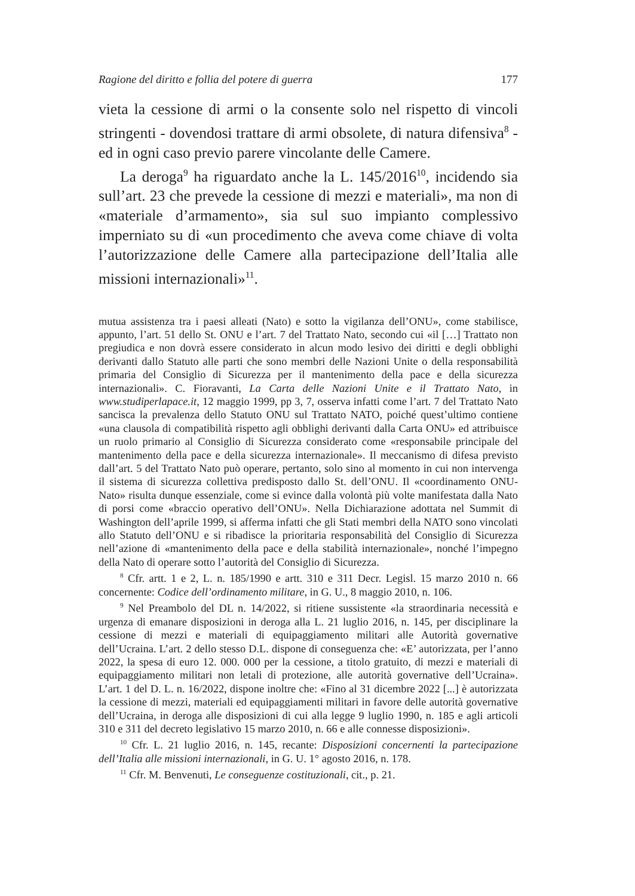Ragione del diritto e follia del potere di guerra 177
vieta la cessione di armi o la consente solo nel rispetto di vincoli stringenti - dovendosi trattare di armi obsolete, di natura difensiva<sup>8</sup> - ed in ogni caso previo parere vincolante delle Camere.
La deroga<sup>9</sup> ha riguardato anche la L. 145/2016<sup>10</sup>, incidendo sia sull’art. 23 che prevede la cessione di mezzi e materiali», ma non di «materiale d’armamento», sia sul suo impianto complessivo imperniato su di «un procedimento che aveva come chiave di volta l’autorizzazione delle Camere alla partecipazione dell’Italia alle missioni internazionali»<sup>11</sup>.
mutua assistenza tra i paesi alleati (Nato) e sotto la vigilanza dell’ONU», come stabilisce, appunto, l’art. 51 dello St. ONU e l’art. 7 del Trattato Nato, secondo cui «il […] Trattato non pregiudica e non dovrà essere considerato in alcun modo lesivo dei diritti e degli obblighi derivanti dallo Statuto alle parti che sono membri delle Nazioni Unite o della responsabilità primaria del Consiglio di Sicurezza per il mantenimento della pace e della sicurezza internazionali». C. Fioravanti, La Carta delle Nazioni Unite e il Trattato Nato, in www.studiperlapace.it, 12 maggio 1999, pp 3, 7, osserva infatti come l’art. 7 del Trattato Nato sancisca la prevalenza dello Statuto ONU sul Trattato NATO, poiché quest’ultimo contiene «una clausola di compatibilità rispetto agli obblighi derivanti dalla Carta ONU» ed attribuisce un ruolo primario al Consiglio di Sicurezza considerato come «responsabile principale del mantenimento della pace e della sicurezza internazionale». Il meccanismo di difesa previsto dall’art. 5 del Trattato Nato può operare, pertanto, solo sino al momento in cui non intervenga il sistema di sicurezza collettiva predisposto dallo St. dell’ONU. Il «coordinamento ONU-Nato» risulta dunque essenziale, come si evince dalla volontà più volte manifestata dalla Nato di porsi come «braccio operativo dell’ONU». Nella Dichiarazione adottata nel Summit di Washington dell’aprile 1999, si afferma infatti che gli Stati membri della NATO sono vincolati allo Statuto dell’ONU e si ribadisce la prioritaria responsabilità del Consiglio di Sicurezza nell’azione di «mantenimento della pace e della stabilità internazionale», nonché l’impegno della Nato di operare sotto l’autorità del Consiglio di Sicurezza.
<sup>8</sup> Cfr. artt. 1 e 2, L. n. 185/1990 e artt. 310 e 311 Decr. Legisl. 15 marzo 2010 n. 66 concernente: Codice dell’ordinamento militare, in G. U., 8 maggio 2010, n. 106.
<sup>9</sup> Nel Preambolo del DL n. 14/2022, si ritiene sussistente «la straordinaria necessità e urgenza di emanare disposizioni in deroga alla L. 21 luglio 2016, n. 145, per disciplinare la cessione di mezzi e materiali di equipaggiamento militari alle Autorità governative dell’Ucraina. L’art. 2 dello stesso D.L. dispone di conseguenza che: «E’ autorizzata, per l’anno 2022, la spesa di euro 12. 000. 000 per la cessione, a titolo gratuito, di mezzi e materiali di equipaggiamento militari non letali di protezione, alle autorità governative dell’Ucraina». L’art. 1 del D. L. n. 16/2022, dispone inoltre che: «Fino al 31 dicembre 2022 [...] è autorizzata la cessione di mezzi, materiali ed equipaggiamenti militari in favore delle autorità governative dell’Ucraina, in deroga alle disposizioni di cui alla legge 9 luglio 1990, n. 185 e agli articoli 310 e 311 del decreto legislativo 15 marzo 2010, n. 66 e alle connesse disposizioni».
<sup>10</sup> Cfr. L. 21 luglio 2016, n. 145, recante: Disposizioni concernenti la partecipazione dell’Italia alle missioni internazionali, in G. U. 1° agosto 2016, n. 178.
<sup>11</sup> Cfr. M. Benvenuti, Le conseguenze costituzionali, cit., p. 21.